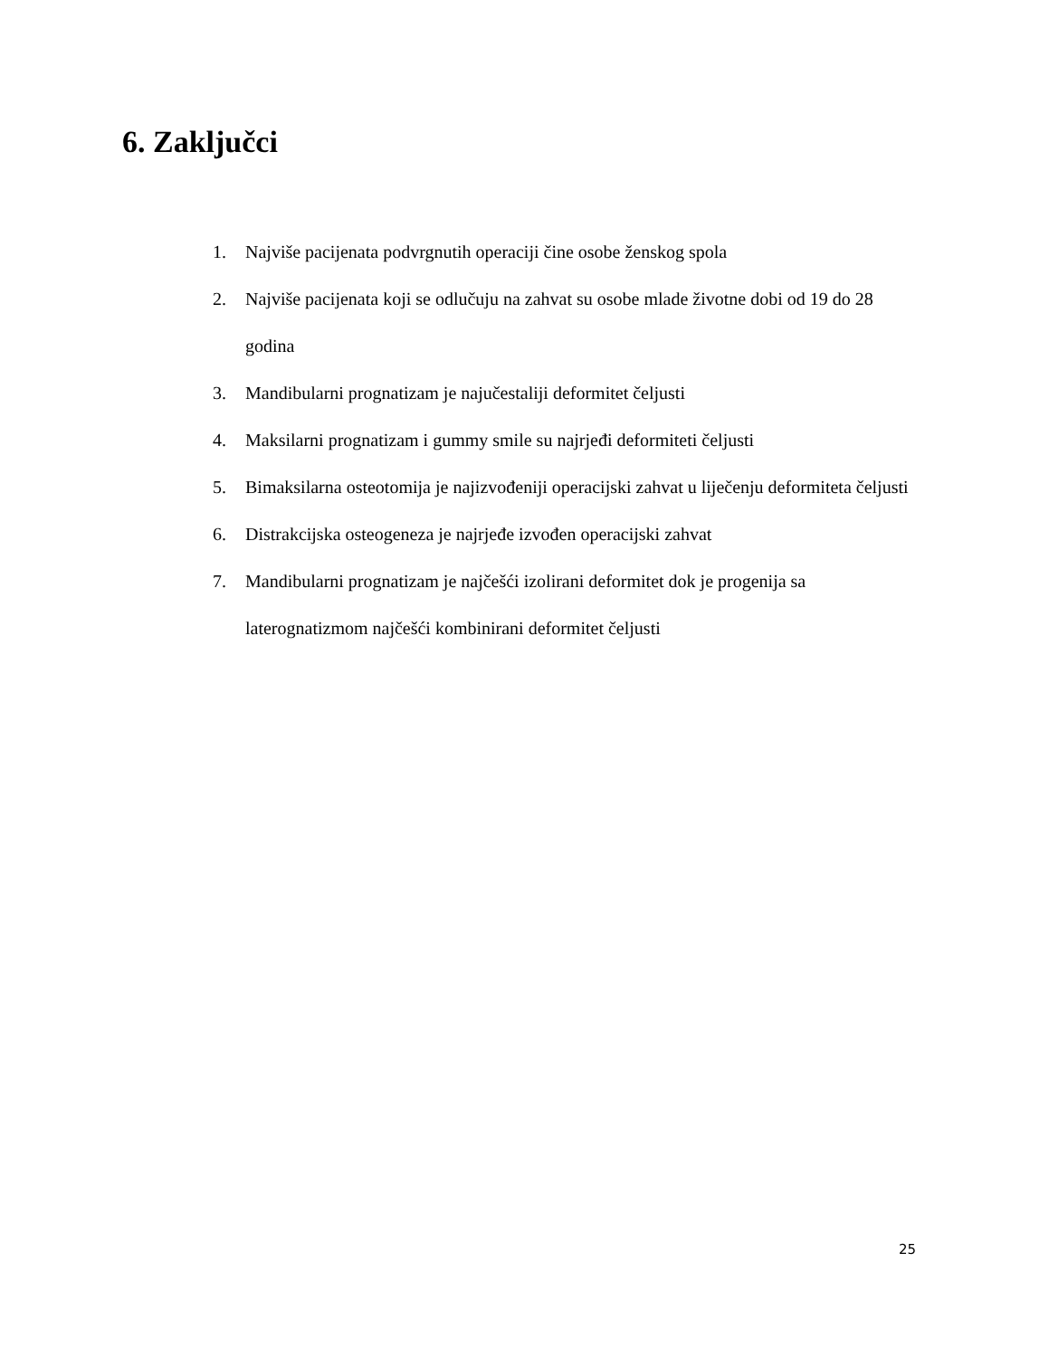6. Zaključci
1. Najviše pacijenata podvrgnutih operaciji čine osobe ženskog spola
2. Najviše pacijenata koji se odlučuju na zahvat su osobe mlade životne dobi od 19 do 28 godina
3. Mandibularni prognatizam je najučestaliji deformitet čeljusti
4. Maksilarni prognatizam i gummy smile su najrjeđi deformiteti čeljusti
5. Bimaksilarna osteotomija je najizvođeniji operacijski zahvat u liječenju deformiteta čeljusti
6. Distrakcijska osteogeneza je najrjeđe izvođen operacijski zahvat
7. Mandibularni prognatizam je najčešći izolirani deformitet dok je progenija sa laterognatizmom najčešći kombinirani deformitet čeljusti
25